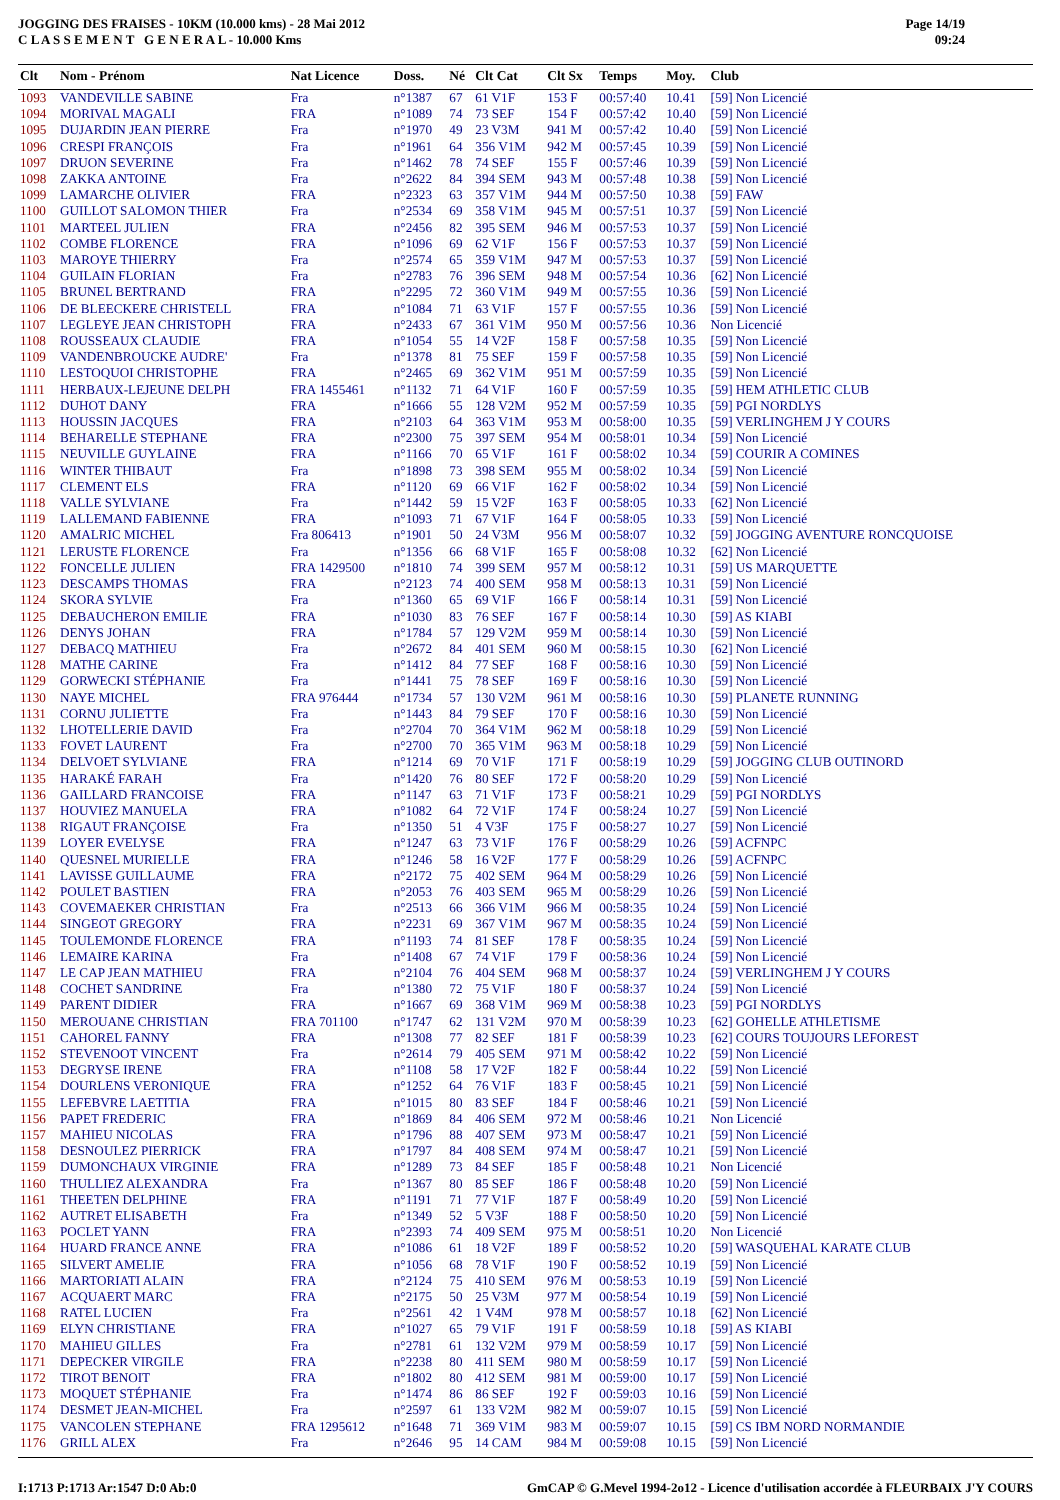JOGGING DES FRAISES - 10KM (10.000 kms) - 28 Mai 2012
C L A S S E M E N T G E N E R A L - 10.000 Kms
Page 14/19
09:24
| Clt | Nom - Prénom | Nat Licence | Doss. | Né | Clt Cat | Clt Sx | Temps | Moy. | Club |
| --- | --- | --- | --- | --- | --- | --- | --- | --- | --- |
| 1093 | VANDEVILLE SABINE | Fra | n°1387 | 67 | 61 V1F | 153 F | 00:57:40 | 10.41 | [59] Non Licencié |
| 1094 | MORIVAL MAGALI | FRA | n°1089 | 74 | 73 SEF | 154 F | 00:57:42 | 10.40 | [59] Non Licencié |
| 1095 | DUJARDIN JEAN PIERRE | Fra | n°1970 | 49 | 23 V3M | 941 M | 00:57:42 | 10.40 | [59] Non Licencié |
| 1096 | CRESPI FRANÇOIS | Fra | n°1961 | 64 | 356 V1M | 942 M | 00:57:45 | 10.39 | [59] Non Licencié |
| 1097 | DRUON SEVERINE | Fra | n°1462 | 78 | 74 SEF | 155 F | 00:57:46 | 10.39 | [59] Non Licencié |
| 1098 | ZAKKA ANTOINE | Fra | n°2622 | 84 | 394 SEM | 943 M | 00:57:48 | 10.38 | [59] Non Licencié |
| 1099 | LAMARCHE OLIVIER | FRA | n°2323 | 63 | 357 V1M | 944 M | 00:57:50 | 10.38 | [59] FAW |
| 1100 | GUILLOT SALOMON THIER | Fra | n°2534 | 69 | 358 V1M | 945 M | 00:57:51 | 10.37 | [59] Non Licencié |
| 1101 | MARTEEL JULIEN | FRA | n°2456 | 82 | 395 SEM | 946 M | 00:57:53 | 10.37 | [59] Non Licencié |
| 1102 | COMBE FLORENCE | FRA | n°1096 | 69 | 62 V1F | 156 F | 00:57:53 | 10.37 | [59] Non Licencié |
| 1103 | MAROYE THIERRY | Fra | n°2574 | 65 | 359 V1M | 947 M | 00:57:53 | 10.37 | [59] Non Licencié |
| 1104 | GUILAIN FLORIAN | Fra | n°2783 | 76 | 396 SEM | 948 M | 00:57:54 | 10.36 | [62] Non Licencié |
| 1105 | BRUNEL BERTRAND | FRA | n°2295 | 72 | 360 V1M | 949 M | 00:57:55 | 10.36 | [59] Non Licencié |
| 1106 | DE BLEECKERE CHRISTELL | FRA | n°1084 | 71 | 63 V1F | 157 F | 00:57:55 | 10.36 | [59] Non Licencié |
| 1107 | LEGLEYE JEAN CHRISTOPH | FRA | n°2433 | 67 | 361 V1M | 950 M | 00:57:56 | 10.36 | Non Licencié |
| 1108 | ROUSSEAUX CLAUDIE | FRA | n°1054 | 55 | 14 V2F | 158 F | 00:57:58 | 10.35 | [59] Non Licencié |
| 1109 | VANDENBROUCKE AUDRE' | Fra | n°1378 | 81 | 75 SEF | 159 F | 00:57:58 | 10.35 | [59] Non Licencié |
| 1110 | LESTOQUOI CHRISTOPHE | FRA | n°2465 | 69 | 362 V1M | 951 M | 00:57:59 | 10.35 | [59] Non Licencié |
| 1111 | HERBAUX-LEJEUNE DELPH | FRA 1455461 | n°1132 | 71 | 64 V1F | 160 F | 00:57:59 | 10.35 | [59] HEM ATHLETIC CLUB |
| 1112 | DUHOT DANY | FRA | n°1666 | 55 | 128 V2M | 952 M | 00:57:59 | 10.35 | [59] PGI NORDLYS |
| 1113 | HOUSSIN JACQUES | FRA | n°2103 | 64 | 363 V1M | 953 M | 00:58:00 | 10.35 | [59] VERLINGHEM J Y COURS |
| 1114 | BEHARELLE STEPHANE | FRA | n°2300 | 75 | 397 SEM | 954 M | 00:58:01 | 10.34 | [59] Non Licencié |
| 1115 | NEUVILLE GUYLAINE | FRA | n°1166 | 70 | 65 V1F | 161 F | 00:58:02 | 10.34 | [59] COURIR A COMINES |
| 1116 | WINTER THIBAUT | Fra | n°1898 | 73 | 398 SEM | 955 M | 00:58:02 | 10.34 | [59] Non Licencié |
| 1117 | CLEMENT ELS | FRA | n°1120 | 69 | 66 V1F | 162 F | 00:58:02 | 10.34 | [59] Non Licencié |
| 1118 | VALLE SYLVIANE | Fra | n°1442 | 59 | 15 V2F | 163 F | 00:58:05 | 10.33 | [62] Non Licencié |
| 1119 | LALLEMAND FABIENNE | FRA | n°1093 | 71 | 67 V1F | 164 F | 00:58:05 | 10.33 | [59] Non Licencié |
| 1120 | AMALRIC MICHEL | Fra 806413 | n°1901 | 50 | 24 V3M | 956 M | 00:58:07 | 10.32 | [59] JOGGING AVENTURE RONCQUOISE |
| 1121 | LERUSTE FLORENCE | Fra | n°1356 | 66 | 68 V1F | 165 F | 00:58:08 | 10.32 | [62] Non Licencié |
| 1122 | FONCELLE JULIEN | FRA 1429500 | n°1810 | 74 | 399 SEM | 957 M | 00:58:12 | 10.31 | [59] US MARQUETTE |
| 1123 | DESCAMPS THOMAS | FRA | n°2123 | 74 | 400 SEM | 958 M | 00:58:13 | 10.31 | [59] Non Licencié |
| 1124 | SKORA SYLVIE | Fra | n°1360 | 65 | 69 V1F | 166 F | 00:58:14 | 10.31 | [59] Non Licencié |
| 1125 | DEBAUCHERON EMILIE | FRA | n°1030 | 83 | 76 SEF | 167 F | 00:58:14 | 10.30 | [59] AS KIABI |
| 1126 | DENYS JOHAN | FRA | n°1784 | 57 | 129 V2M | 959 M | 00:58:14 | 10.30 | [59] Non Licencié |
| 1127 | DEBACQ MATHIEU | Fra | n°2672 | 84 | 401 SEM | 960 M | 00:58:15 | 10.30 | [62] Non Licencié |
| 1128 | MATHE CARINE | Fra | n°1412 | 84 | 77 SEF | 168 F | 00:58:16 | 10.30 | [59] Non Licencié |
| 1129 | GORWECKI STÉPHANIE | Fra | n°1441 | 75 | 78 SEF | 169 F | 00:58:16 | 10.30 | [59] Non Licencié |
| 1130 | NAYE MICHEL | FRA 976444 | n°1734 | 57 | 130 V2M | 961 M | 00:58:16 | 10.30 | [59] PLANETE RUNNING |
| 1131 | CORNU JULIETTE | Fra | n°1443 | 84 | 79 SEF | 170 F | 00:58:16 | 10.30 | [59] Non Licencié |
| 1132 | LHOTELLERIE DAVID | Fra | n°2704 | 70 | 364 V1M | 962 M | 00:58:18 | 10.29 | [59] Non Licencié |
| 1133 | FOVET LAURENT | Fra | n°2700 | 70 | 365 V1M | 963 M | 00:58:18 | 10.29 | [59] Non Licencié |
| 1134 | DELVOET SYLVIANE | FRA | n°1214 | 69 | 70 V1F | 171 F | 00:58:19 | 10.29 | [59] JOGGING CLUB OUTINORD |
| 1135 | HARAKÉ FARAH | Fra | n°1420 | 76 | 80 SEF | 172 F | 00:58:20 | 10.29 | [59] Non Licencié |
| 1136 | GAILLARD FRANCOISE | FRA | n°1147 | 63 | 71 V1F | 173 F | 00:58:21 | 10.29 | [59] PGI NORDLYS |
| 1137 | HOUVIEZ MANUELA | FRA | n°1082 | 64 | 72 V1F | 174 F | 00:58:24 | 10.27 | [59] Non Licencié |
| 1138 | RIGAUT FRANÇOISE | Fra | n°1350 | 51 | 4 V3F | 175 F | 00:58:27 | 10.27 | [59] Non Licencié |
| 1139 | LOYER EVELYSE | FRA | n°1247 | 63 | 73 V1F | 176 F | 00:58:29 | 10.26 | [59] ACFNPC |
| 1140 | QUESNEL MURIELLE | FRA | n°1246 | 58 | 16 V2F | 177 F | 00:58:29 | 10.26 | [59] ACFNPC |
| 1141 | LAVISSE GUILLAUME | FRA | n°2172 | 75 | 402 SEM | 964 M | 00:58:29 | 10.26 | [59] Non Licencié |
| 1142 | POULET BASTIEN | FRA | n°2053 | 76 | 403 SEM | 965 M | 00:58:29 | 10.26 | [59] Non Licencié |
| 1143 | COVEMAEKER CHRISTIAN | Fra | n°2513 | 66 | 366 V1M | 966 M | 00:58:35 | 10.24 | [59] Non Licencié |
| 1144 | SINGEOT GREGORY | FRA | n°2231 | 69 | 367 V1M | 967 M | 00:58:35 | 10.24 | [59] Non Licencié |
| 1145 | TOULEMONDE FLORENCE | FRA | n°1193 | 74 | 81 SEF | 178 F | 00:58:35 | 10.24 | [59] Non Licencié |
| 1146 | LEMAIRE KARINA | Fra | n°1408 | 67 | 74 V1F | 179 F | 00:58:36 | 10.24 | [59] Non Licencié |
| 1147 | LE CAP JEAN MATHIEU | FRA | n°2104 | 76 | 404 SEM | 968 M | 00:58:37 | 10.24 | [59] VERLINGHEM J Y COURS |
| 1148 | COCHET SANDRINE | Fra | n°1380 | 72 | 75 V1F | 180 F | 00:58:37 | 10.24 | [59] Non Licencié |
| 1149 | PARENT DIDIER | FRA | n°1667 | 69 | 368 V1M | 969 M | 00:58:38 | 10.23 | [59] PGI NORDLYS |
| 1150 | MEROUANE CHRISTIAN | FRA 701100 | n°1747 | 62 | 131 V2M | 970 M | 00:58:39 | 10.23 | [62] GOHELLE ATHLETISME |
| 1151 | CAHOREL FANNY | FRA | n°1308 | 77 | 82 SEF | 181 F | 00:58:39 | 10.23 | [62] COURS TOUJOURS LEFOREST |
| 1152 | STEVENOOT VINCENT | Fra | n°2614 | 79 | 405 SEM | 971 M | 00:58:42 | 10.22 | [59] Non Licencié |
| 1153 | DEGRYSE IRENE | FRA | n°1108 | 58 | 17 V2F | 182 F | 00:58:44 | 10.22 | [59] Non Licencié |
| 1154 | DOURLENS VERONIQUE | FRA | n°1252 | 64 | 76 V1F | 183 F | 00:58:45 | 10.21 | [59] Non Licencié |
| 1155 | LEFEBVRE LAETITIA | FRA | n°1015 | 80 | 83 SEF | 184 F | 00:58:46 | 10.21 | [59] Non Licencié |
| 1156 | PAPET FREDERIC | FRA | n°1869 | 84 | 406 SEM | 972 M | 00:58:46 | 10.21 | Non Licencié |
| 1157 | MAHIEU NICOLAS | FRA | n°1796 | 88 | 407 SEM | 973 M | 00:58:47 | 10.21 | [59] Non Licencié |
| 1158 | DESNOULEZ PIERRICK | FRA | n°1797 | 84 | 408 SEM | 974 M | 00:58:47 | 10.21 | [59] Non Licencié |
| 1159 | DUMONCHAUX VIRGINIE | FRA | n°1289 | 73 | 84 SEF | 185 F | 00:58:48 | 10.21 | Non Licencié |
| 1160 | THULLIEZ ALEXANDRA | Fra | n°1367 | 80 | 85 SEF | 186 F | 00:58:48 | 10.20 | [59] Non Licencié |
| 1161 | THEETEN DELPHINE | FRA | n°1191 | 71 | 77 V1F | 187 F | 00:58:49 | 10.20 | [59] Non Licencié |
| 1162 | AUTRET ELISABETH | Fra | n°1349 | 52 | 5 V3F | 188 F | 00:58:50 | 10.20 | [59] Non Licencié |
| 1163 | POCLET YANN | FRA | n°2393 | 74 | 409 SEM | 975 M | 00:58:51 | 10.20 | Non Licencié |
| 1164 | HUARD FRANCE ANNE | FRA | n°1086 | 61 | 18 V2F | 189 F | 00:58:52 | 10.20 | [59] WASQUEHAL KARATE CLUB |
| 1165 | SILVERT AMELIE | FRA | n°1056 | 68 | 78 V1F | 190 F | 00:58:52 | 10.19 | [59] Non Licencié |
| 1166 | MARTORIATI ALAIN | FRA | n°2124 | 75 | 410 SEM | 976 M | 00:58:53 | 10.19 | [59] Non Licencié |
| 1167 | ACQUAERT MARC | FRA | n°2175 | 50 | 25 V3M | 977 M | 00:58:54 | 10.19 | [59] Non Licencié |
| 1168 | RATEL LUCIEN | Fra | n°2561 | 42 | 1 V4M | 978 M | 00:58:57 | 10.18 | [62] Non Licencié |
| 1169 | ELYN CHRISTIANE | FRA | n°1027 | 65 | 79 V1F | 191 F | 00:58:59 | 10.18 | [59] AS KIABI |
| 1170 | MAHIEU GILLES | Fra | n°2781 | 61 | 132 V2M | 979 M | 00:58:59 | 10.17 | [59] Non Licencié |
| 1171 | DEPECKER VIRGILE | FRA | n°2238 | 80 | 411 SEM | 980 M | 00:58:59 | 10.17 | [59] Non Licencié |
| 1172 | TIROT BENOIT | FRA | n°1802 | 80 | 412 SEM | 981 M | 00:59:00 | 10.17 | [59] Non Licencié |
| 1173 | MOQUET STÉPHANIE | Fra | n°1474 | 86 | 86 SEF | 192 F | 00:59:03 | 10.16 | [59] Non Licencié |
| 1174 | DESMET JEAN-MICHEL | Fra | n°2597 | 61 | 133 V2M | 982 M | 00:59:07 | 10.15 | [59] Non Licencié |
| 1175 | VANCOLEN STEPHANE | FRA 1295612 | n°1648 | 71 | 369 V1M | 983 M | 00:59:07 | 10.15 | [59] CS IBM NORD NORMANDIE |
| 1176 | GRILL ALEX | Fra | n°2646 | 95 | 14 CAM | 984 M | 00:59:08 | 10.15 | [59] Non Licencié |
I:1713 P:1713 Ar:1547 D:0 Ab:0 GmCAP © G.Mevel 1994-2o12 - Licence d'utilisation accordée à FLEURBAIX J'Y COURS